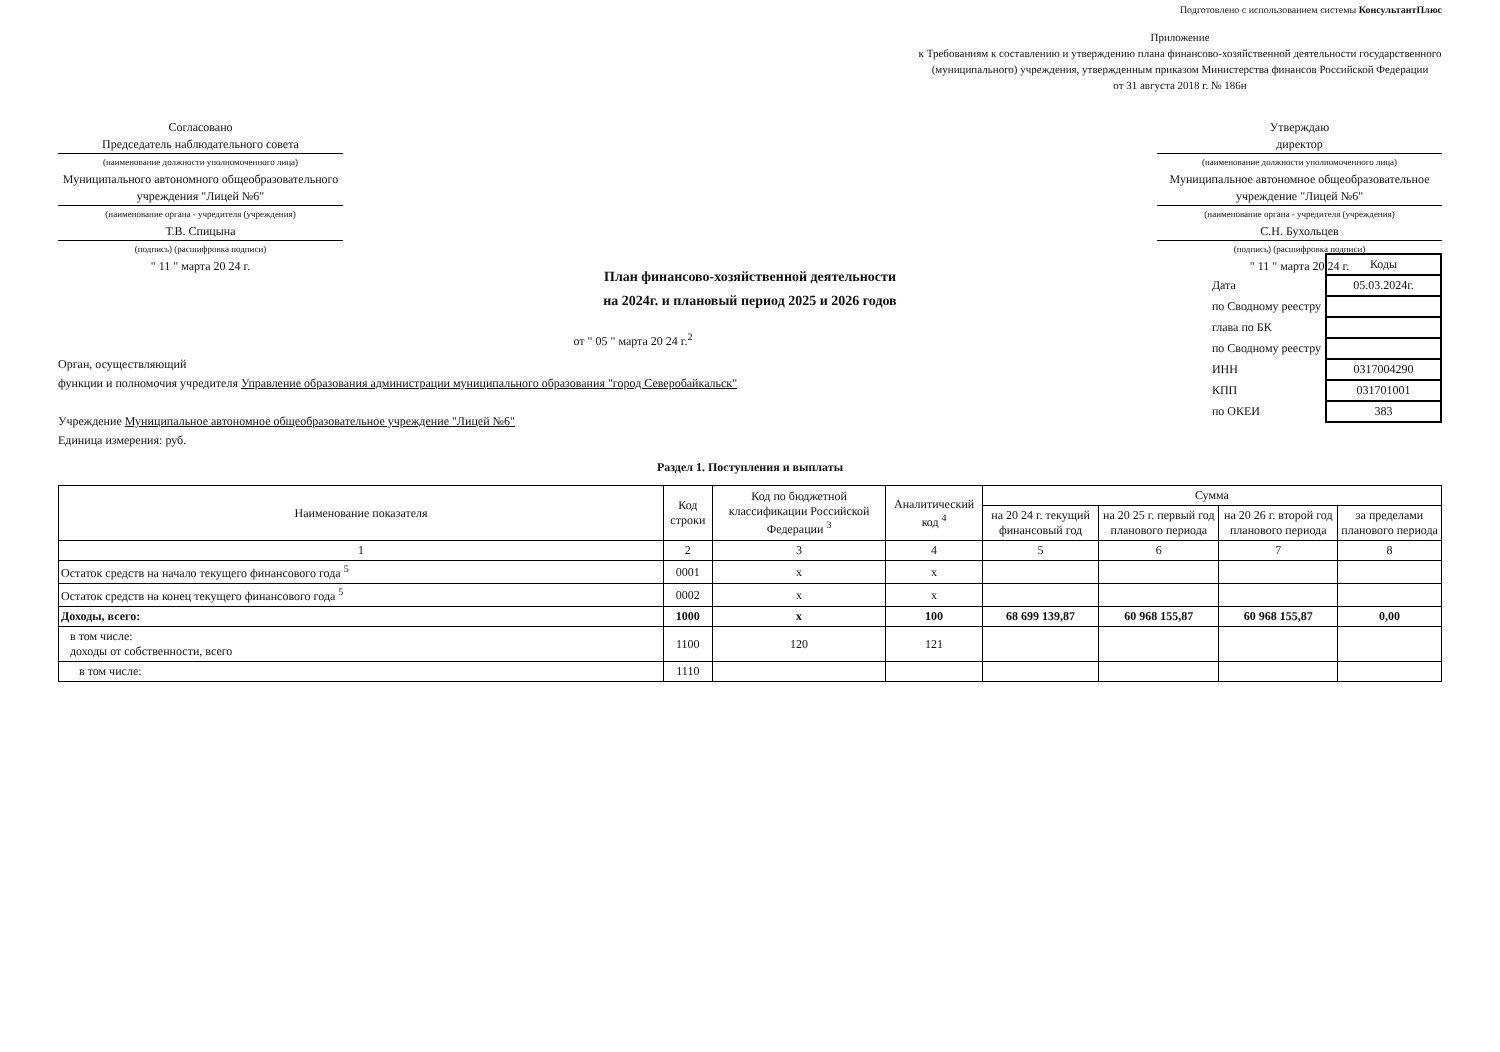Подготовлено с использованием системы КонсультантПлюс
Приложение
к Требованиям к составлению и утверждению плана финансово-хозяйственной деятельности государственного (муниципального) учреждения, утвержденным приказом Министерства финансов Российской Федерации
от 31 августа 2018 г. № 186н
Согласовано
Председатель наблюдательного совета
(наименование должности уполномоченного лица)
Муниципального автономного общеобразовательного учреждения "Лицей №6"
(наименование органа - учредителя (учреждения)
Т.В. Спицына
(подпись) (расшифровка подписи)
" 11 " марта 20 24 г.
Утверждаю
директор
(наименование должности уполномоченного лица)
Муниципальное автономное общеобразовательное учреждение "Лицей №6"
(наименование органа - учредителя (учреждения)
С.Н. Бухольцев
(подпись) (расшифровка подписи)
" 11 " марта 20 24 г.
План финансово-хозяйственной деятельности
на 2024г. и плановый период 2025 и 2026 годов
| | Коды |
| Дата | 05.03.2024г. |
| по Сводному реестру | |
| глава по БК | |
| по Сводному реестру | |
| ИНН | 0317004290 |
| КПП | 031701001 |
| по ОКЕИ | 383 |
от " 05 " марта 20 24 г.<sup>2</sup>
Орган, осуществляющий
функции и полномочия учредителя Управление образования администрации муниципального образования "город Северобайкальск"
Учреждение Муниципальное автономное общеобразовательное учреждение "Лицей №6"
Единица измерения: руб.
Раздел 1. Поступления и выплаты
| Наименование показателя | Код строки | Код по бюджетной классификации Российской Федерации <sup>3</sup> | Аналитический код <sup>4</sup> | Сумма | | | |
| --- | --- | --- | --- | --- | --- | --- | --- |
| | | | | на 20 24 г. текущий финансовый год | на 20 25 г. первый год планового периода | на 20 26 г. второй год планового периода | за пределами планового периода |
| 1 | 2 | 3 | 4 | 5 | 6 | 7 | 8 |
| Остаток средств на начало текущего финансового года <sup>5</sup> | 0001 | x | x | | | | |
| Остаток средств на конец текущего финансового года <sup>5</sup> | 0002 | x | x | | | | |
| Доходы, всего: | 1000 | x | 100 | 68 699 139,87 | 60 968 155,87 | 60 968 155,87 | 0,00 |
| в том числе: доходы от собственности, всего | 1100 | 120 | 121 | | | | |
| в том числе: | 1110 | | | | | | |